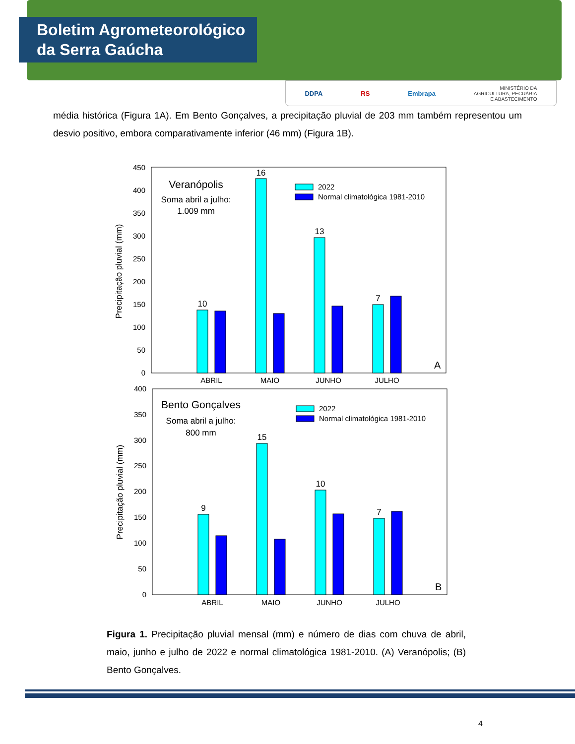Boletim Agrometeorológico
da Serra Gaúcha
DDPA RS Embrapa MINISTÉRIO DA
AGRICULTURA, PECUÁRIA
E ABASTECIMENTO
média histórica (Figura 1A). Em Bento Gonçalves, a precipitação pluvial de 203 mm também representou um desvio positivo, embora comparativamente inferior (46 mm) (Figura 1B).
0
50
100
150
200
250
300
350
400
450
Precipitação pluvial (mm)
Veranópolis
Soma abril a julho:
1.009 mm
2022
Normal climatológica 1981-2010
10
16
13
7
A
ABRIL
MAIO
JUNHO
JULHO
0
50
100
150
200
250
300
350
400
Precipitação pluvial (mm)
Bento Gonçalves
Soma abril a julho:
800 mm
2022
Normal climatológica 1981-2010
9
15
10
7
B
ABRIL
MAIO
JUNHO
JULHO
Figura 1. Precipitação pluvial mensal (mm) e número de dias com chuva de abril, maio, junho e julho de 2022 e normal climatológica 1981-2010. (A) Veranópolis; (B) Bento Gonçalves.
4